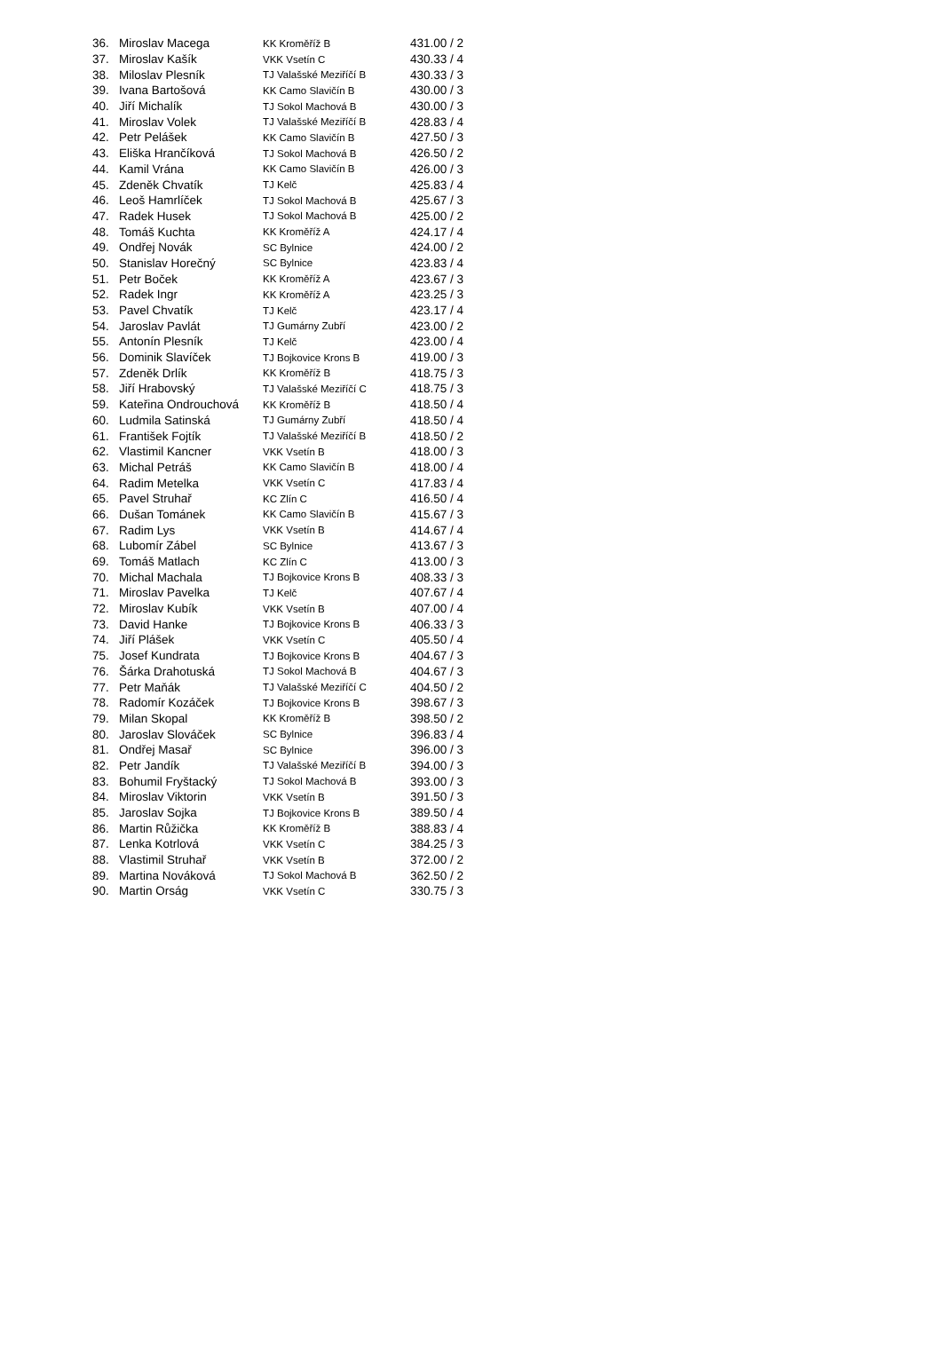| 36. | Miroslav Macega | KK Kroměříž B | 431.00 / 2 |
| 37. | Miroslav Kašík | VKK Vsetín C | 430.33 / 4 |
| 38. | Miloslav Plesník | TJ Valašské Meziříčí B | 430.33 / 3 |
| 39. | Ivana Bartošová | KK Camo Slavičín B | 430.00 / 3 |
| 40. | Jiří Michalík | TJ Sokol Machová B | 430.00 / 3 |
| 41. | Miroslav Volek | TJ Valašské Meziříčí B | 428.83 / 4 |
| 42. | Petr Pelášek | KK Camo Slavičín B | 427.50 / 3 |
| 43. | Eliška Hrančíková | TJ Sokol Machová B | 426.50 / 2 |
| 44. | Kamil Vrána | KK Camo Slavičín B | 426.00 / 3 |
| 45. | Zdeněk Chvatík | TJ Kelč | 425.83 / 4 |
| 46. | Leoš Hamrlíček | TJ Sokol Machová B | 425.67 / 3 |
| 47. | Radek Husek | TJ Sokol Machová B | 425.00 / 2 |
| 48. | Tomáš Kuchta | KK Kroměříž A | 424.17 / 4 |
| 49. | Ondřej Novák | SC Bylnice | 424.00 / 2 |
| 50. | Stanislav Horečný | SC Bylnice | 423.83 / 4 |
| 51. | Petr Boček | KK Kroměříž A | 423.67 / 3 |
| 52. | Radek Ingr | KK Kroměříž A | 423.25 / 3 |
| 53. | Pavel Chvatík | TJ Kelč | 423.17 / 4 |
| 54. | Jaroslav Pavlát | TJ Gumárny Zubří | 423.00 / 2 |
| 55. | Antonín Plesník | TJ Kelč | 423.00 / 4 |
| 56. | Dominik Slavíček | TJ Bojkovice Krons B | 419.00 / 3 |
| 57. | Zdeněk Drlík | KK Kroměříž B | 418.75 / 3 |
| 58. | Jiří Hrabovský | TJ Valašské Meziříčí C | 418.75 / 3 |
| 59. | Kateřina Ondrouchová | KK Kroměříž B | 418.50 / 4 |
| 60. | Ludmila Satinská | TJ Gumárny Zubří | 418.50 / 4 |
| 61. | František Fojtík | TJ Valašské Meziříčí B | 418.50 / 2 |
| 62. | Vlastimil Kancner | VKK Vsetín B | 418.00 / 3 |
| 63. | Michal Petráš | KK Camo Slavičín B | 418.00 / 4 |
| 64. | Radim Metelka | VKK Vsetín C | 417.83 / 4 |
| 65. | Pavel Struhař | KC Zlín C | 416.50 / 4 |
| 66. | Dušan Tománek | KK Camo Slavičín B | 415.67 / 3 |
| 67. | Radim Lys | VKK Vsetín B | 414.67 / 4 |
| 68. | Lubomír Zábel | SC Bylnice | 413.67 / 3 |
| 69. | Tomáš Matlach | KC Zlín C | 413.00 / 3 |
| 70. | Michal Machala | TJ Bojkovice Krons B | 408.33 / 3 |
| 71. | Miroslav Pavelka | TJ Kelč | 407.67 / 4 |
| 72. | Miroslav Kubík | VKK Vsetín B | 407.00 / 4 |
| 73. | David Hanke | TJ Bojkovice Krons B | 406.33 / 3 |
| 74. | Jiří Plášek | VKK Vsetín C | 405.50 / 4 |
| 75. | Josef Kundrata | TJ Bojkovice Krons B | 404.67 / 3 |
| 76. | Šárka Drahotuská | TJ Sokol Machová B | 404.67 / 3 |
| 77. | Petr Maňák | TJ Valašské Meziříčí C | 404.50 / 2 |
| 78. | Radomír Kozáček | TJ Bojkovice Krons B | 398.67 / 3 |
| 79. | Milan Skopal | KK Kroměříž B | 398.50 / 2 |
| 80. | Jaroslav Slováček | SC Bylnice | 396.83 / 4 |
| 81. | Ondřej Masař | SC Bylnice | 396.00 / 3 |
| 82. | Petr Jandík | TJ Valašské Meziříčí B | 394.00 / 3 |
| 83. | Bohumil Fryštacký | TJ Sokol Machová B | 393.00 / 3 |
| 84. | Miroslav Viktorin | VKK Vsetín B | 391.50 / 3 |
| 85. | Jaroslav Sojka | TJ Bojkovice Krons B | 389.50 / 4 |
| 86. | Martin Růžička | KK Kroměříž B | 388.83 / 4 |
| 87. | Lenka Kotrlová | VKK Vsetín C | 384.25 / 3 |
| 88. | Vlastimil Struhař | VKK Vsetín B | 372.00 / 2 |
| 89. | Martina Nováková | TJ Sokol Machová B | 362.50 / 2 |
| 90. | Martin Orság | VKK Vsetín C | 330.75 / 3 |